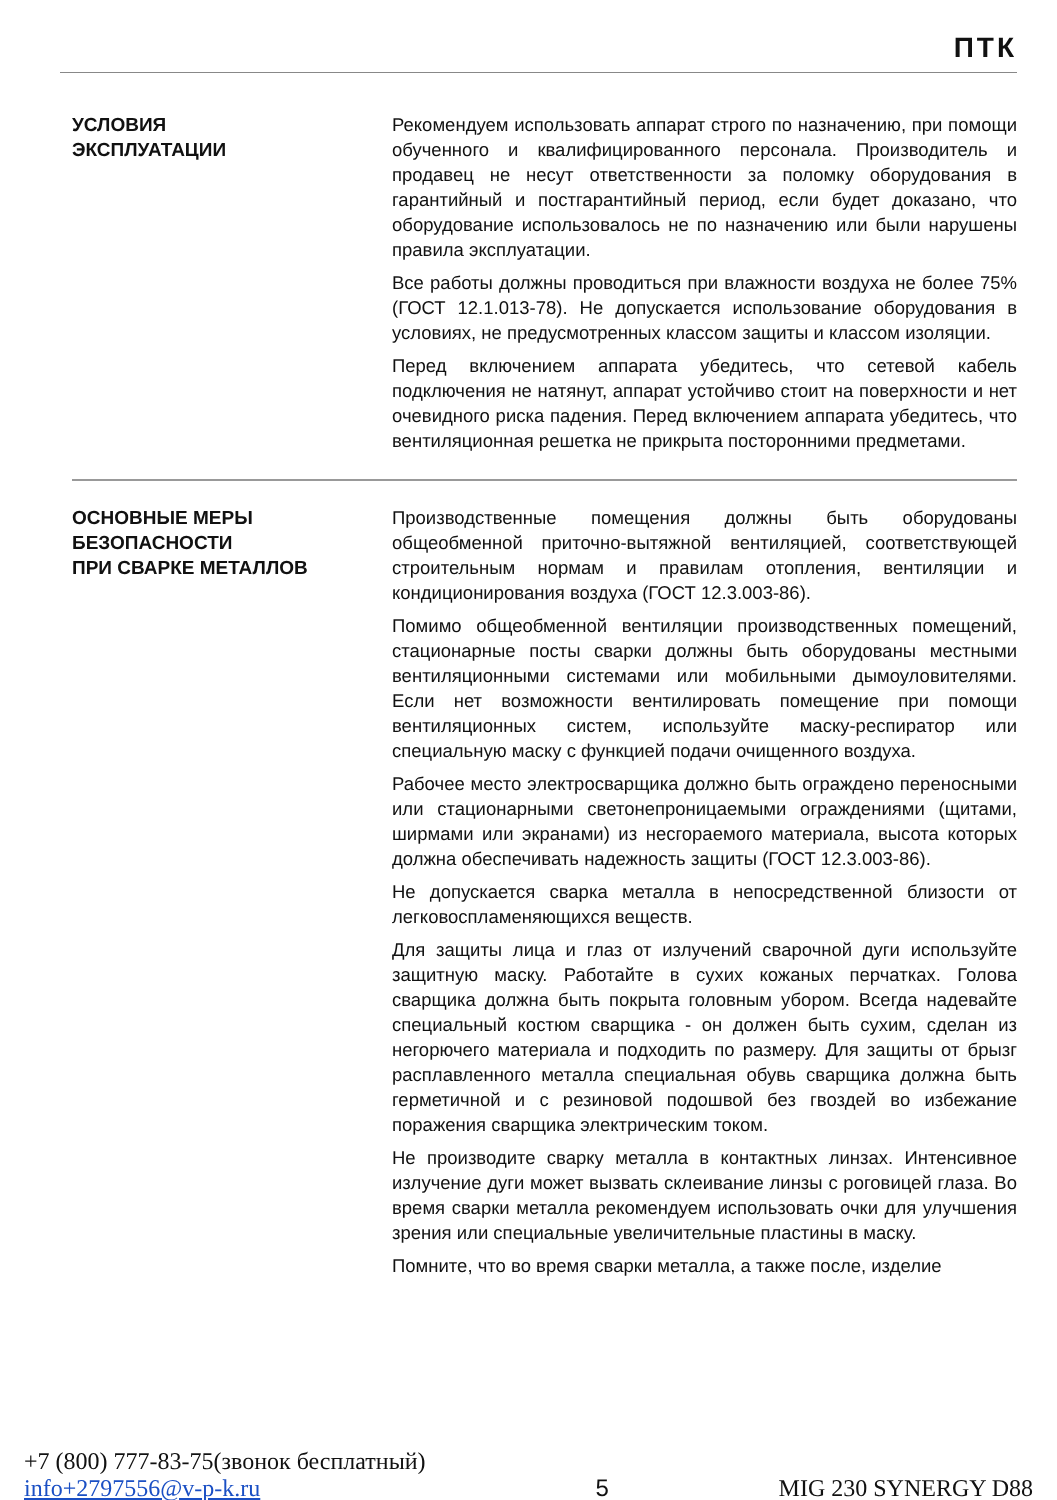ПТК
УСЛОВИЯ
ЭКСПЛУАТАЦИИ
Рекомендуем использовать аппарат строго по назначению, при помощи обученного и квалифицированного персонала. Производитель и продавец не несут ответственности за поломку оборудования в гарантийный и постгарантийный период, если будет доказано, что оборудование использовалось не по назначению или были нарушены правила эксплуатации.
Все работы должны проводиться при влажности воздуха не более 75% (ГОСТ 12.1.013-78). Не допускается использование оборудования в условиях, не предусмотренных классом защиты и классом изоляции.
Перед включением аппарата убедитесь, что сетевой кабель подключения не натянут, аппарат устойчиво стоит на поверхности и нет очевидного риска падения. Перед включением аппарата убедитесь, что вентиляционная решетка не прикрыта посторонними предметами.
ОСНОВНЫЕ МЕРЫ
БЕЗОПАСНОСТИ
ПРИ СВАРКЕ МЕТАЛЛОВ
Производственные помещения должны быть оборудованы общеобменной приточно-вытяжной вентиляцией, соответствующей строительным нормам и правилам отопления, вентиляции и кондиционирования воздуха (ГОСТ 12.3.003-86).
Помимо общеобменной вентиляции производственных помещений, стационарные посты сварки должны быть оборудованы местными вентиляционными системами или мобильными дымоуловителями. Если нет возможности вентилировать помещение при помощи вентиляционных систем, используйте маску-респиратор или специальную маску с функцией подачи очищенного воздуха.
Рабочее место электросварщика должно быть ограждено переносными или стационарными светонепроницаемыми ограждениями (щитами, ширмами или экранами) из несгораемого материала, высота которых должна обеспечивать надежность защиты (ГОСТ 12.3.003-86).
Не допускается сварка металла в непосредственной близости от легковоспламеняющихся веществ.
Для защиты лица и глаз от излучений сварочной дуги используйте защитную маску. Работайте в сухих кожаных перчатках. Голова сварщика должна быть покрыта головным убором. Всегда надевайте специальный костюм сварщика - он должен быть сухим, сделан из негорючего материала и подходить по размеру. Для защиты от брызг расплавленного металла специальная обувь сварщика должна быть герметичной и с резиновой подошвой без гвоздей во избежание поражения сварщика электрическим током.
Не производите сварку металла в контактных линзах. Интенсивное излучение дуги может вызвать склеивание линзы с роговицей глаза. Во время сварки металла рекомендуем использовать очки для улучшения зрения или специальные увеличительные пластины в маску.
Помните, что во время сварки металла, а также после, изделие
+7 (800) 777-83-75(звонок бесплатный)
info+2797556@v-p-k.ru
5
MIG 230 SYNERGY D88